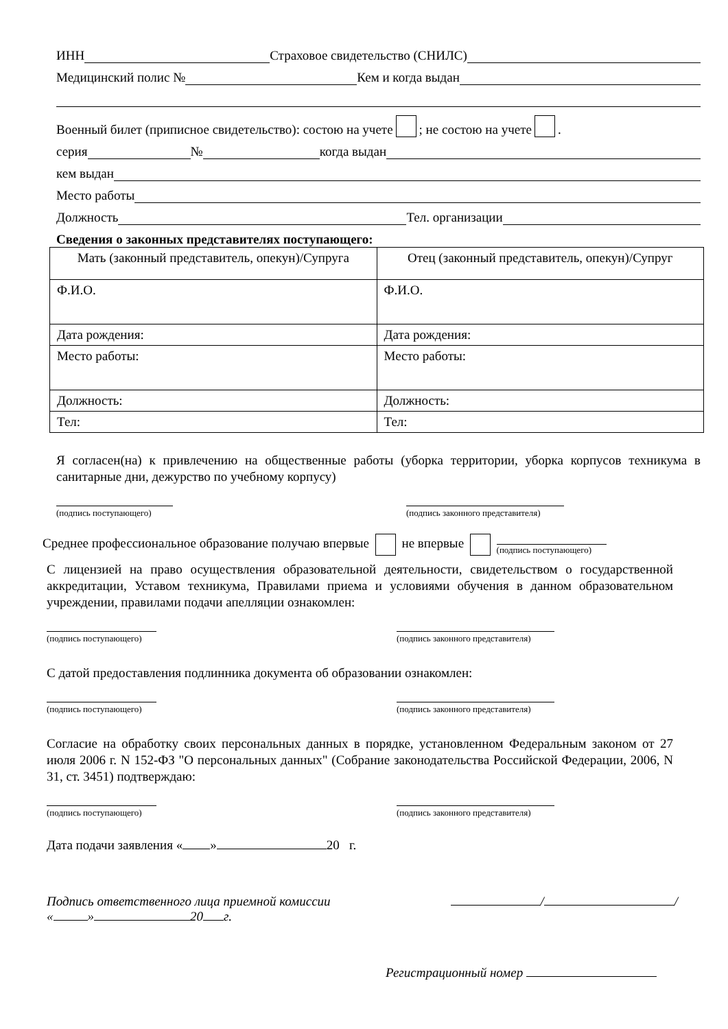ИНН Страховое свидетельство (СНИЛС)
Медицинский полис № Кем и когда выдан
Военный билет (приписное свидетельство): состою на учете ; не состою на учете .
серия № когда выдан
кем выдан
Место работы
Должность Тел. организации
Сведения о законных представителях поступающего:
| Мать (законный представитель, опекун)/Супруга | Отец (законный представитель, опекун)/Супруг |
| Ф.И.О. | Ф.И.О. |
| Дата рождения: | Дата рождения: |
| Место работы: | Место работы: |
| Должность: | Должность: |
| Тел: | Тел: |
Я согласен(на) к привлечению на общественные работы (уборка территории, уборка корпусов техникума в санитарные дни, дежурство по учебному корпусу)
(подпись поступающего)
(подпись законного представителя)
Среднее профессиональное образование получаю впервые не впервые (подпись поступающего)
С лицензией на право осуществления образовательной деятельности, свидетельством о государственной аккредитации, Уставом техникума, Правилами приема и условиями обучения в данном образовательном учреждении, правилами подачи апелляции ознакомлен:
(подпись поступающего)
(подпись законного представителя)
С датой предоставления подлинника документа об образовании ознакомлен:
(подпись поступающего)
(подпись законного представителя)
Согласие на обработку своих персональных данных в порядке, установленном Федеральным законом от 27 июля 2006 г. N 152-ФЗ "О персональных данных" (Собрание законодательства Российской Федерации, 2006, N 31, ст. 3451) подтверждаю:
(подпись поступающего)
(подпись законного представителя)
Дата подачи заявления « » 20 г.
Подпись ответственного лица приемной комиссии / /
« » 20 г.
Регистрационный номер